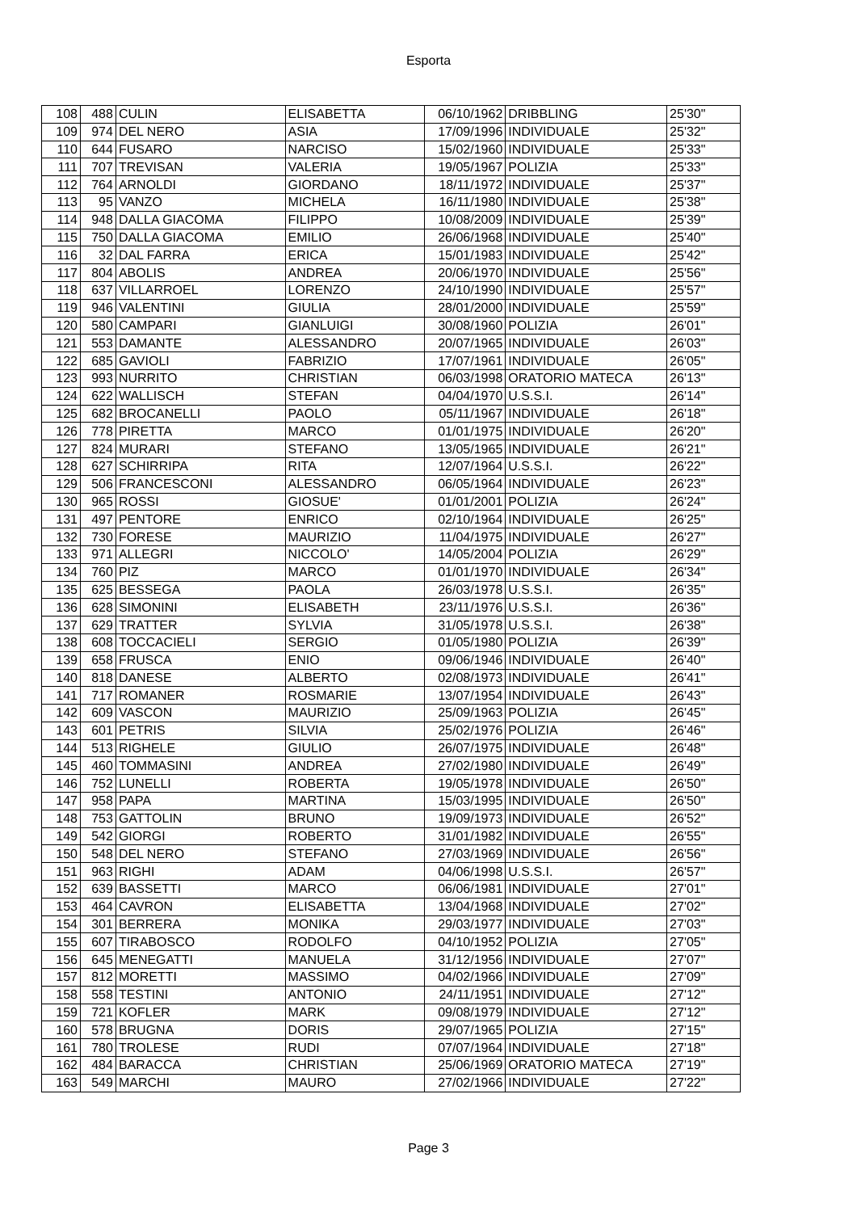Esporta
| 108 | 488 | CULIN | ELISABETTA | 06/10/1962 | DRIBBLING | 25'30" |
| 109 | 974 | DEL NERO | ASIA | 17/09/1996 | INDIVIDUALE | 25'32" |
| 110 | 644 | FUSARO | NARCISO | 15/02/1960 | INDIVIDUALE | 25'33" |
| 111 | 707 | TREVISAN | VALERIA | 19/05/1967 | POLIZIA | 25'33" |
| 112 | 764 | ARNOLDI | GIORDANO | 18/11/1972 | INDIVIDUALE | 25'37" |
| 113 | 95 | VANZO | MICHELA | 16/11/1980 | INDIVIDUALE | 25'38" |
| 114 | 948 | DALLA GIACOMA | FILIPPO | 10/08/2009 | INDIVIDUALE | 25'39" |
| 115 | 750 | DALLA GIACOMA | EMILIO | 26/06/1968 | INDIVIDUALE | 25'40" |
| 116 | 32 | DAL FARRA | ERICA | 15/01/1983 | INDIVIDUALE | 25'42" |
| 117 | 804 | ABOLIS | ANDREA | 20/06/1970 | INDIVIDUALE | 25'56" |
| 118 | 637 | VILLARROEL | LORENZO | 24/10/1990 | INDIVIDUALE | 25'57" |
| 119 | 946 | VALENTINI | GIULIA | 28/01/2000 | INDIVIDUALE | 25'59" |
| 120 | 580 | CAMPARI | GIANLUIGI | 30/08/1960 | POLIZIA | 26'01" |
| 121 | 553 | DAMANTE | ALESSANDRO | 20/07/1965 | INDIVIDUALE | 26'03" |
| 122 | 685 | GAVIOLI | FABRIZIO | 17/07/1961 | INDIVIDUALE | 26'05" |
| 123 | 993 | NURRITO | CHRISTIAN | 06/03/1998 | ORATORIO MATECA | 26'13" |
| 124 | 622 | WALLISCH | STEFAN | 04/04/1970 | U.S.S.I. | 26'14" |
| 125 | 682 | BROCANELLI | PAOLO | 05/11/1967 | INDIVIDUALE | 26'18" |
| 126 | 778 | PIRETTA | MARCO | 01/01/1975 | INDIVIDUALE | 26'20" |
| 127 | 824 | MURARI | STEFANO | 13/05/1965 | INDIVIDUALE | 26'21" |
| 128 | 627 | SCHIRRIPA | RITA | 12/07/1964 | U.S.S.I. | 26'22" |
| 129 | 506 | FRANCESCONI | ALESSANDRO | 06/05/1964 | INDIVIDUALE | 26'23" |
| 130 | 965 | ROSSI | GIOSUE' | 01/01/2001 | POLIZIA | 26'24" |
| 131 | 497 | PENTORE | ENRICO | 02/10/1964 | INDIVIDUALE | 26'25" |
| 132 | 730 | FORESE | MAURIZIO | 11/04/1975 | INDIVIDUALE | 26'27" |
| 133 | 971 | ALLEGRI | NICCOLO' | 14/05/2004 | POLIZIA | 26'29" |
| 134 | 760 | PIZ | MARCO | 01/01/1970 | INDIVIDUALE | 26'34" |
| 135 | 625 | BESSEGA | PAOLA | 26/03/1978 | U.S.S.I. | 26'35" |
| 136 | 628 | SIMONINI | ELISABETH | 23/11/1976 | U.S.S.I. | 26'36" |
| 137 | 629 | TRATTER | SYLVIA | 31/05/1978 | U.S.S.I. | 26'38" |
| 138 | 608 | TOCCACIELI | SERGIO | 01/05/1980 | POLIZIA | 26'39" |
| 139 | 658 | FRUSCA | ENIO | 09/06/1946 | INDIVIDUALE | 26'40" |
| 140 | 818 | DANESE | ALBERTO | 02/08/1973 | INDIVIDUALE | 26'41" |
| 141 | 717 | ROMANER | ROSMARIE | 13/07/1954 | INDIVIDUALE | 26'43" |
| 142 | 609 | VASCON | MAURIZIO | 25/09/1963 | POLIZIA | 26'45" |
| 143 | 601 | PETRIS | SILVIA | 25/02/1976 | POLIZIA | 26'46" |
| 144 | 513 | RIGHELE | GIULIO | 26/07/1975 | INDIVIDUALE | 26'48" |
| 145 | 460 | TOMMASINI | ANDREA | 27/02/1980 | INDIVIDUALE | 26'49" |
| 146 | 752 | LUNELLI | ROBERTA | 19/05/1978 | INDIVIDUALE | 26'50" |
| 147 | 958 | PAPA | MARTINA | 15/03/1995 | INDIVIDUALE | 26'50" |
| 148 | 753 | GATTOLIN | BRUNO | 19/09/1973 | INDIVIDUALE | 26'52" |
| 149 | 542 | GIORGI | ROBERTO | 31/01/1982 | INDIVIDUALE | 26'55" |
| 150 | 548 | DEL NERO | STEFANO | 27/03/1969 | INDIVIDUALE | 26'56" |
| 151 | 963 | RIGHI | ADAM | 04/06/1998 | U.S.S.I. | 26'57" |
| 152 | 639 | BASSETTI | MARCO | 06/06/1981 | INDIVIDUALE | 27'01" |
| 153 | 464 | CAVRON | ELISABETTA | 13/04/1968 | INDIVIDUALE | 27'02" |
| 154 | 301 | BERRERA | MONIKA | 29/03/1977 | INDIVIDUALE | 27'03" |
| 155 | 607 | TIRABOSCO | RODOLFO | 04/10/1952 | POLIZIA | 27'05" |
| 156 | 645 | MENEGATTI | MANUELA | 31/12/1956 | INDIVIDUALE | 27'07" |
| 157 | 812 | MORETTI | MASSIMO | 04/02/1966 | INDIVIDUALE | 27'09" |
| 158 | 558 | TESTINI | ANTONIO | 24/11/1951 | INDIVIDUALE | 27'12" |
| 159 | 721 | KOFLER | MARK | 09/08/1979 | INDIVIDUALE | 27'12" |
| 160 | 578 | BRUGNA | DORIS | 29/07/1965 | POLIZIA | 27'15" |
| 161 | 780 | TROLESE | RUDI | 07/07/1964 | INDIVIDUALE | 27'18" |
| 162 | 484 | BARACCA | CHRISTIAN | 25/06/1969 | ORATORIO MATECA | 27'19" |
| 163 | 549 | MARCHI | MAURO | 27/02/1966 | INDIVIDUALE | 27'22" |
Page 3